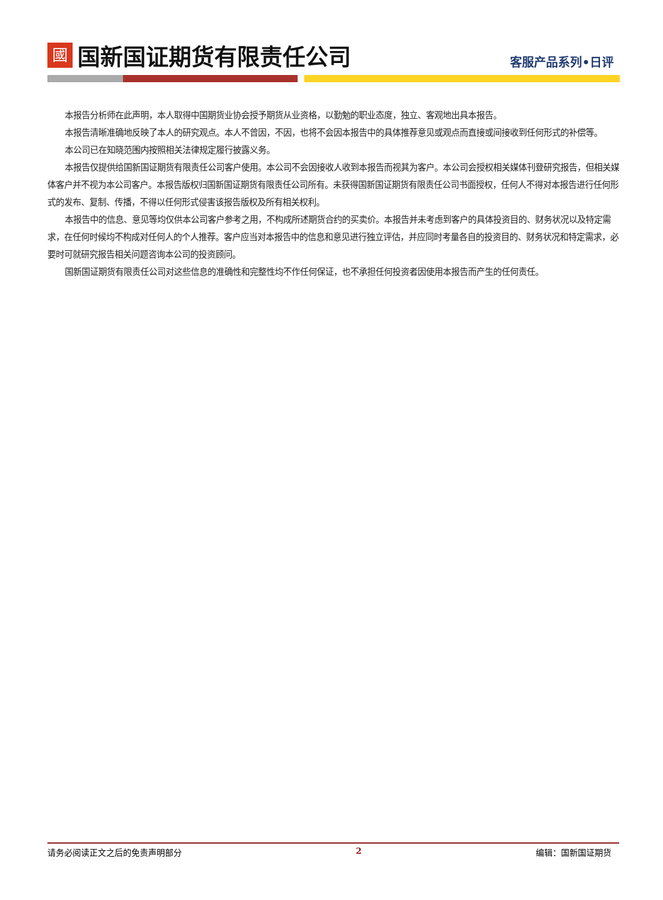國国新国证期货有限责任公司
客服产品系列•日评
本报告分析师在此声明，本人取得中国期货业协会授予期货从业资格，以勤勉的职业态度，独立、客观地出具本报告。
本报告清晰准确地反映了本人的研究观点。本人不曾因，不因，也将不会因本报告中的具体推荐意见或观点而直接或间接收到任何形式的补偿等。
本公司已在知晓范围内按照相关法律规定履行披露义务。
本报告仅提供给国新国证期货有限责任公司客户使用。本公司不会因接收人收到本报告而视其为客户。本公司会授权相关媒体刊登研究报告，但相关媒体客户并不视为本公司客户。本报告版权归国新国证期货有限责任公司所有。未获得国新国证期货有限责任公司书面授权，任何人不得对本报告进行任何形式的发布、复制、传播，不得以任何形式侵害该报告版权及所有相关权利。
本报告中的信息、意见等均仅供本公司客户参考之用，不构成所述期货合约的买卖价。本报告并未考虑到客户的具体投资目的、财务状况以及特定需求，在任何时候均不构成对任何人的个人推荐。客户应当对本报告中的信息和意见进行独立评估，并应同时考量各自的投资目的、财务状况和特定需求，必要时可就研究报告相关问题咨询本公司的投资顾问。
国新国证期货有限责任公司对这些信息的准确性和完整性均不作任何保证，也不承担任何投资者因使用本报告而产生的任何责任。
请务必阅读正文之后的免责声明部分 2 编辑：国新国证期货